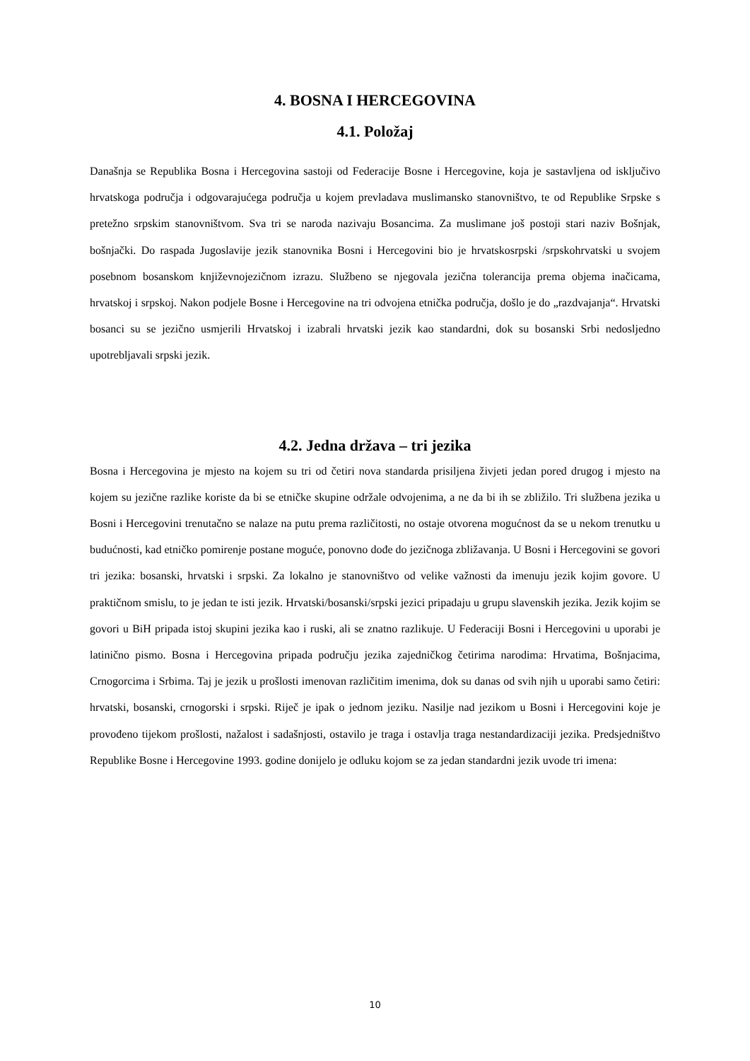4. BOSNA I HERCEGOVINA
4.1. Položaj
Današnja se Republika Bosna i Hercegovina sastoji od Federacije Bosne i Hercegovine, koja je sastavljena od isključivo hrvatskoga područja i odgovarajućega područja u kojem prevladava muslimansko stanovništvo, te od Republike Srpske s pretežno srpskim stanovništvom. Sva tri se naroda nazivaju Bosancima. Za muslimane još postoji stari naziv Bošnjak, bošnjački. Do raspada Jugoslavije jezik stanovnika Bosni i Hercegovini bio je hrvatskosrpski /srpskohrvatski u svojem posebnom bosanskom književnojezičnom izrazu. Službeno se njegovala jezična tolerancija prema objema inačicama, hrvatskoj i srpskoj. Nakon podjele Bosne i Hercegovine na tri odvojena etnička područja, došlo je do „razdvajanja“. Hrvatski bosanci su se jezično usmjerili Hrvatskoj i izabrali hrvatski jezik kao standardni, dok su bosanski Srbi nedosljedno upotrebljavali srpski jezik.
4.2. Jedna država – tri jezika
Bosna i Hercegovina je mjesto na kojem su tri od četiri nova standarda prisiljena živjeti jedan pored drugog i mjesto na kojem su jezične razlike koriste da bi se etničke skupine održale odvojenima, a ne da bi ih se zbližilo. Tri službena jezika u Bosni i Hercegovini trenutačno se nalaze na putu prema različitosti, no ostaje otvorena mogućnost da se u nekom trenutku u budućnosti, kad etničko pomirenje postane moguće, ponovno dođe do jezičnoga zbližavanja. U Bosni i Hercegovini se govori tri jezika: bosanski, hrvatski i srpski. Za lokalno je stanovništvo od velike važnosti da imenuju jezik kojim govore. U praktičnom smislu, to je jedan te isti jezik. Hrvatski/bosanski/srpski jezici pripadaju u grupu slavenskih jezika. Jezik kojim se govori u BiH pripada istoj skupini jezika kao i ruski, ali se znatno razlikuje. U Federaciji Bosni i Hercegovini u uporabi je latinično pismo. Bosna i Hercegovina pripada području jezika zajedničkog četirima narodima: Hrvatima, Bošnjacima, Crnogorcima i Srbima. Taj je jezik u prošlosti imenovan različitim imenima, dok su danas od svih njih u uporabi samo četiri: hrvatski, bosanski, crnogorski i srpski. Riječ je ipak o jednom jeziku. Nasilje nad jezikom u Bosni i Hercegovini koje je provođeno tijekom prošlosti, nažalost i sadašnjosti, ostavilo je traga i ostavlja traga nestandardizaciji jezika. Predsjedništvo Republike Bosne i Hercegovine 1993. godine donijelo je odluku kojom se za jedan standardni jezik uvode tri imena:
10